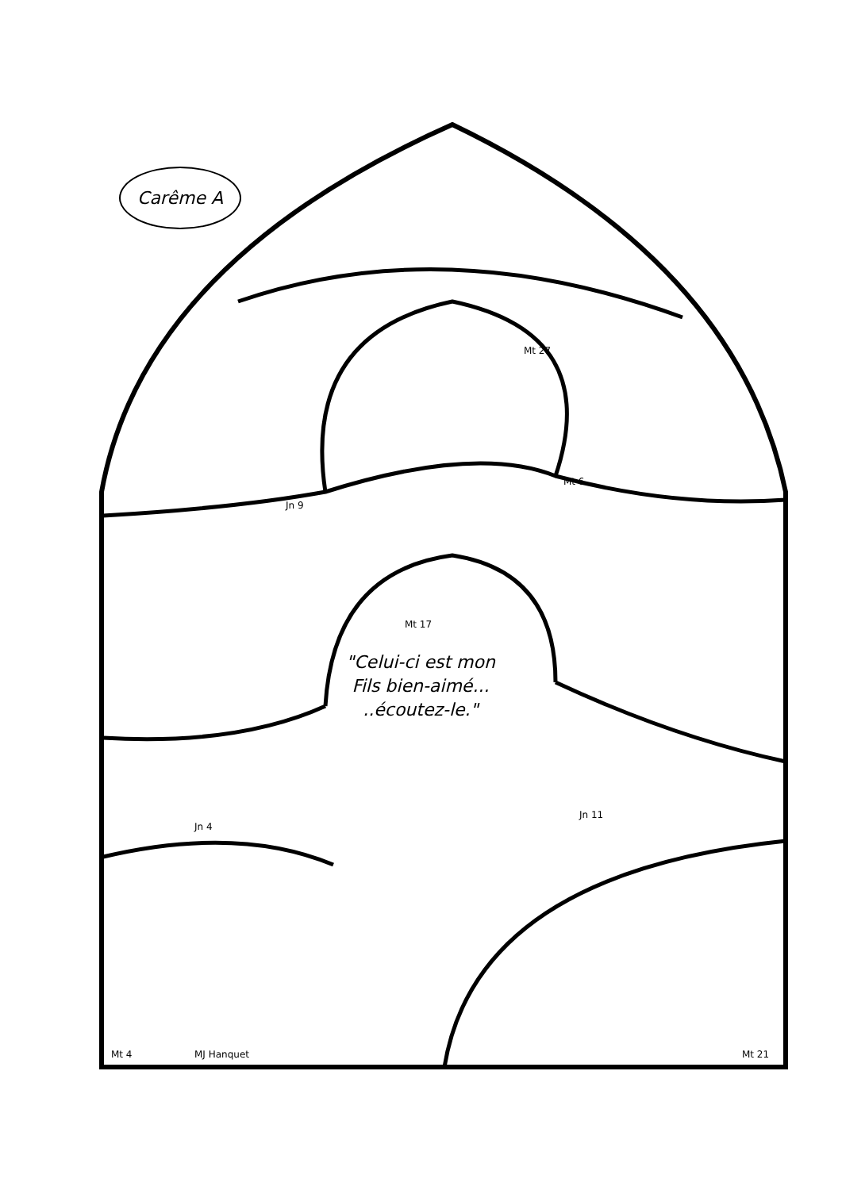Carême A
"Celui-ci est mon Fils bien-aimé... ..écoutez-le."
Mt 27
Jn 9
Mt 6
Mt 17
Jn 4
Jn 11
Mt 4 MJ Hanquet Mt 21